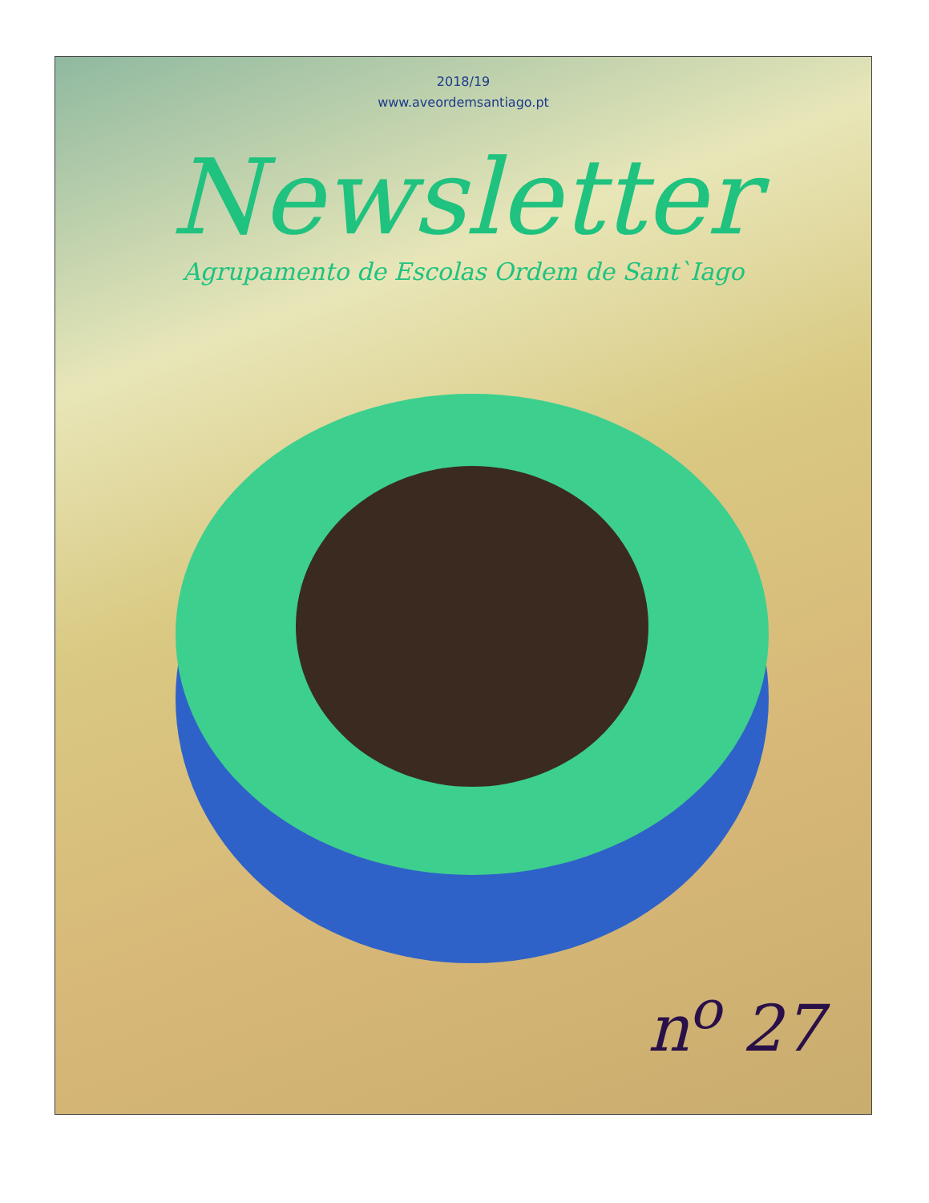2018/19
www.aveordemsantiago.pt
Newsletter
Agrupamento de Escolas Ordem de Sant`Iago
n<sup>o</sup> 27